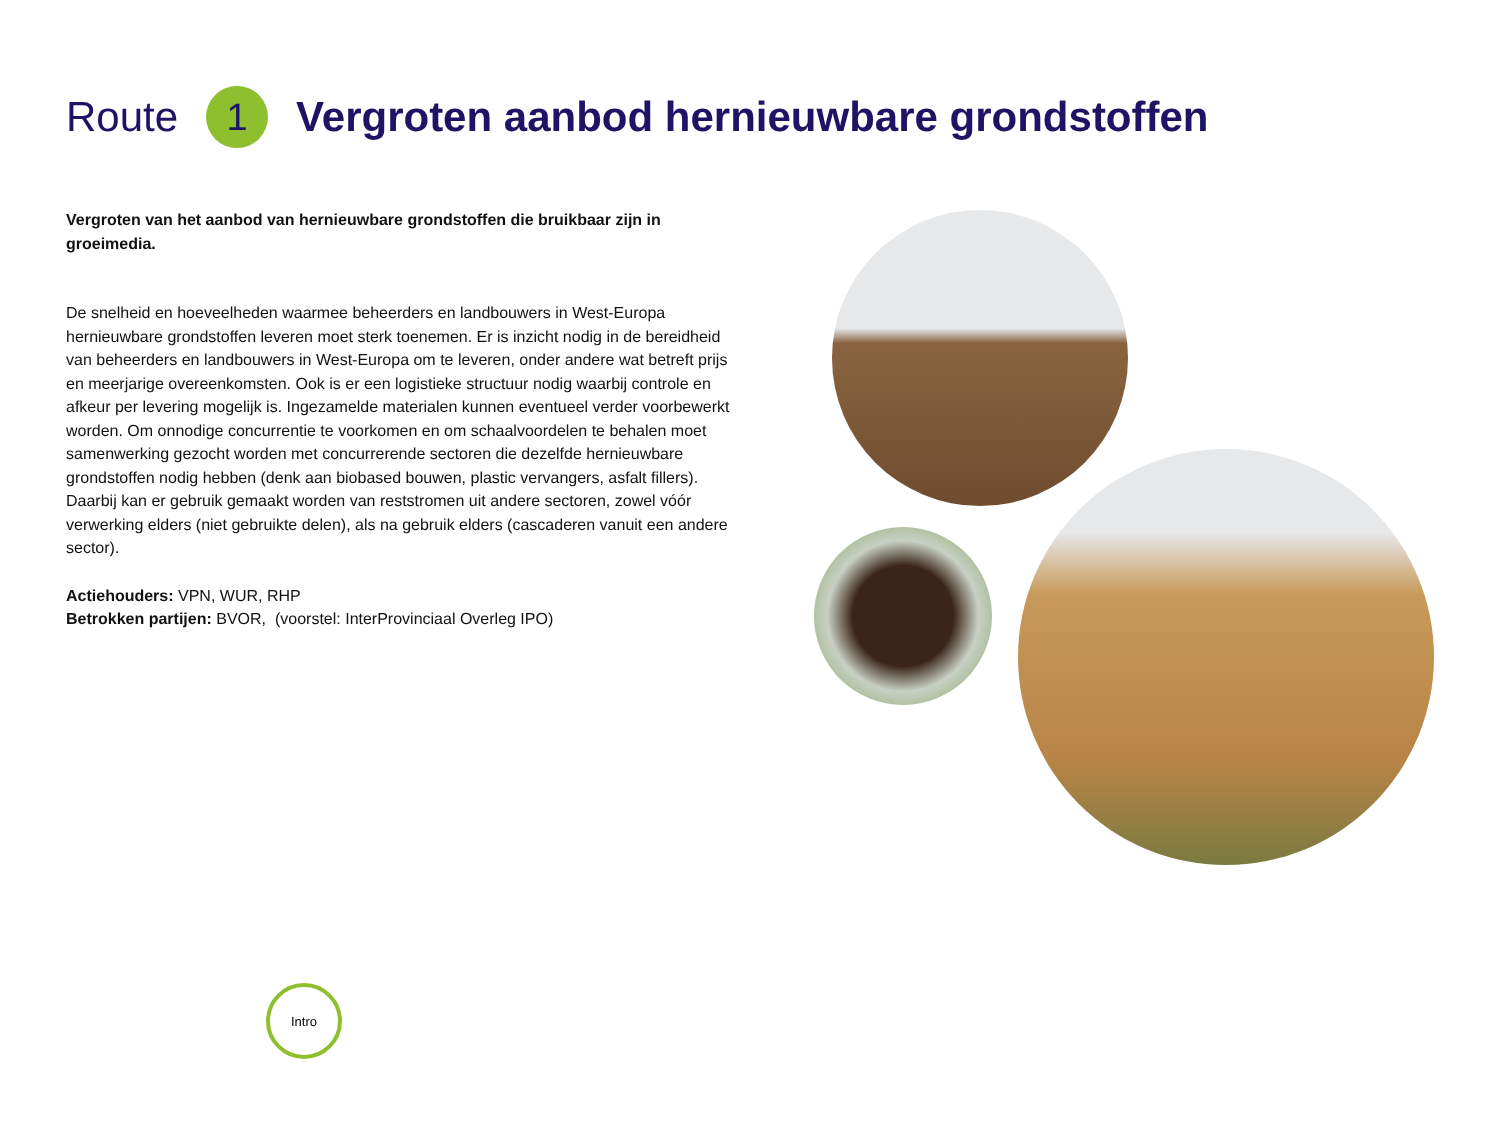Route 1 Vergroten aanbod hernieuwbare grondstoffen
Vergroten van het aanbod van hernieuwbare grondstoffen die bruikbaar zijn in groeimedia.
De snelheid en hoeveelheden waarmee beheerders en landbouwers in West-Europa hernieuwbare grondstoffen leveren moet sterk toenemen. Er is inzicht nodig in de bereid­heid van beheerders en landbouwers in West-Europa om te leveren, onder andere wat betreft prijs en meerjarige overeenkomsten. Ook is er een logistieke structuur nodig waarbij controle en afkeur per levering mogelijk is. Ingezamelde materialen kunnen eventueel verder voorbewerkt worden. Om onnodige concurrentie te voorkomen en om schaalvoor­delen te behalen moet samenwerking gezocht worden met concurrerende sectoren die dezelfde hernieuwbare grondstoffen nodig hebben (denk aan biobased bouwen, plastic vervangers, asfalt fillers). Daarbij kan er gebruik gemaakt worden van reststromen uit andere sectoren, zowel vóór verwerking elders (niet gebruikte delen), als na gebruik elders (cascaderen vanuit een andere sector).
Actiehouders: VPN, WUR, RHP
Betrokken partijen: BVOR, (voorstel: InterProvinciaal Overleg IPO)
Intro